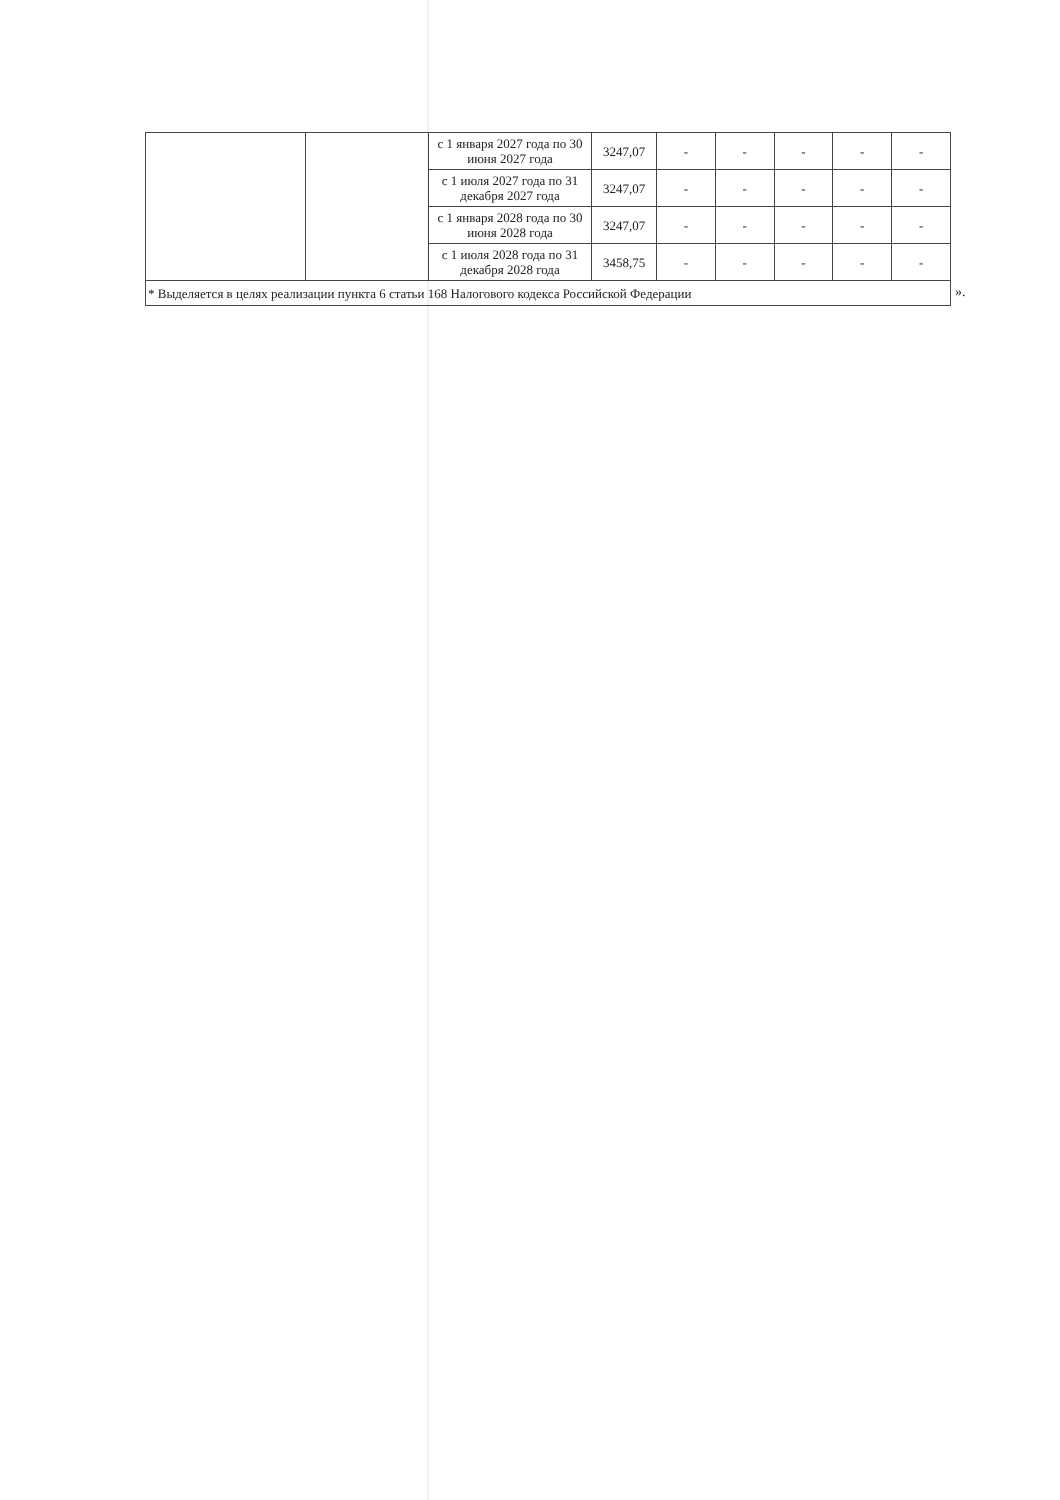| | | с 1 января 2027 года по 30 июня 2027 года | 3247,07 | - | - | - | - | - |
| | | с 1 июля 2027 года по 31 декабря 2027 года | 3247,07 | - | - | - | - | - |
| | | с 1 января 2028 года по 30 июня 2028 года | 3247,07 | - | - | - | - | - |
| | | с 1 июля 2028 года по 31 декабря 2028 года | 3458,75 | - | - | - | - | - |
| * Выделяется в целях реализации пункта 6 статьи 168 Налогового кодекса Российской Федерации | | | | | | | | |
».